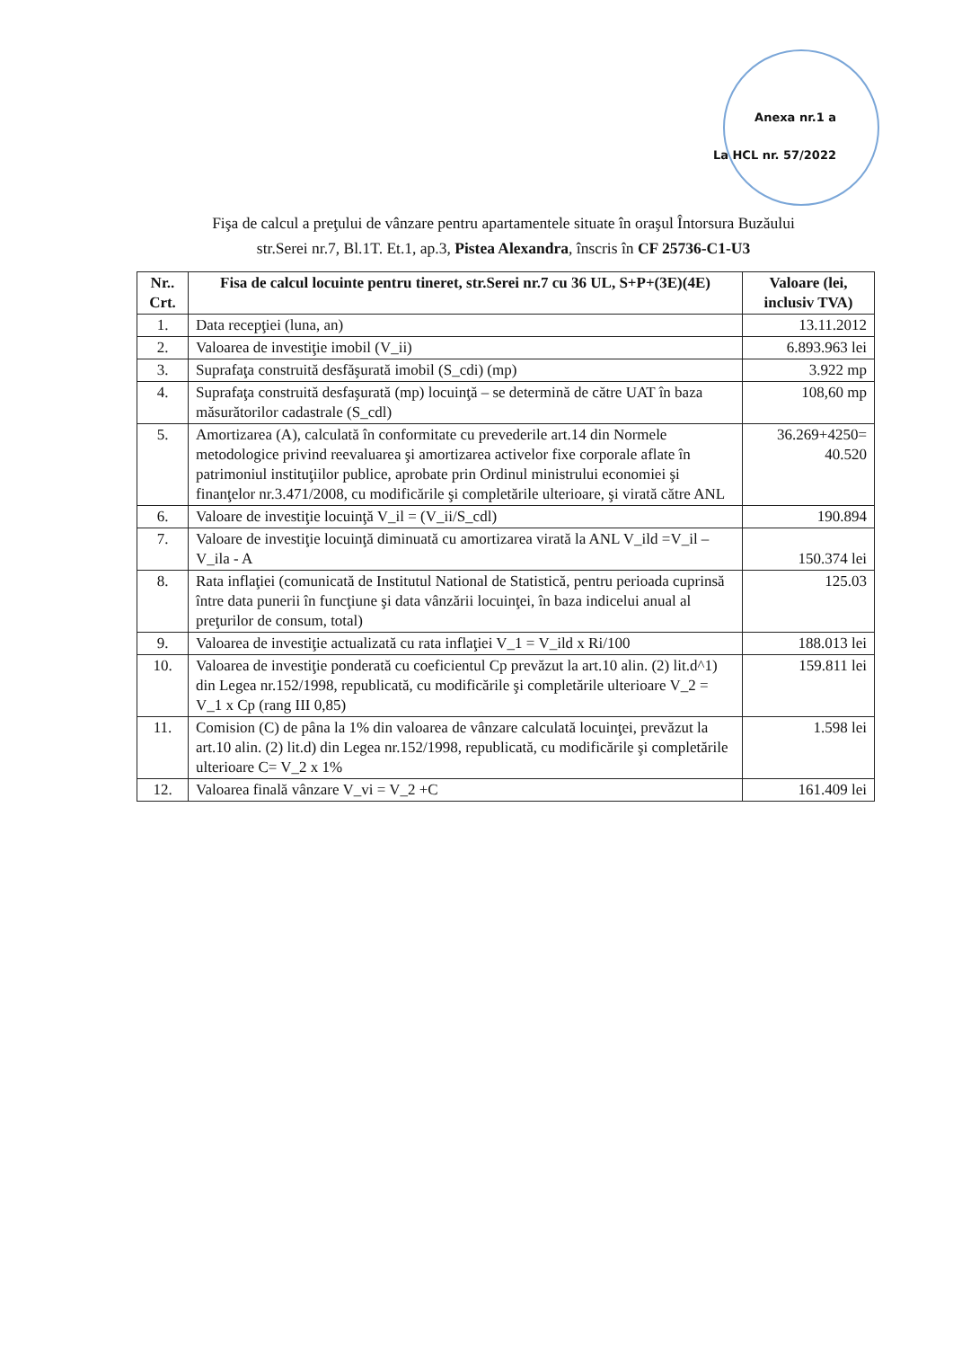Anexa nr.1 a
La HCL nr. 57/2022
Fişa de calcul a preţului de vânzare pentru apartamentele situate în oraşul Întorsura Buzăului
str.Serei nr.7, Bl.1T. Et.1, ap.3, Pistea Alexandra, înscris în CF 25736-C1-U3
| Nr.. Crt. | Fisa de calcul locuinte pentru tineret, str.Serei nr.7 cu 36 UL, S+P+(3E)(4E) | Valoare (lei, inclusiv TVA) |
| --- | --- | --- |
| 1. | Data recepţiei (luna, an) | 13.11.2012 |
| 2. | Valoarea de investiţie imobil (V_ii) | 6.893.963 lei |
| 3. | Suprafaţa construită desfăşurată imobil (S_cdi) (mp) | 3.922 mp |
| 4. | Suprafaţa construită desfaşurată (mp) locuinţă – se determină de către UAT în baza măsurătorilor cadastrale (S_cdl) | 108,60 mp |
| 5. | Amortizarea (A), calculată în conformitate cu prevederile art.14 din Normele metodologice privind reevaluarea şi amortizarea activelor fixe corporale aflate în patrimoniul instituţiilor publice, aprobate prin Ordinul ministrului economiei şi finanţelor nr.3.471/2008, cu modificările şi completările ulterioare, şi virată către ANL | 36.269+4250= 40.520 |
| 6. | Valoare de investiţie locuinţă V_il = (V_ii/S_cdl) | 190.894 |
| 7. | Valoare de investiţie locuinţă diminuată cu amortizarea virată la ANL V_ild =V_il – V_ila - A | 150.374 lei |
| 8. | Rata inflaţiei (comunicată de Institutul National de Statistică, pentru perioada cuprinsă între data punerii în funcţiune şi data vânzării locuinţei, în baza indicelui anual al preţurilor de consum, total) | 125.03 |
| 9. | Valoarea de investiţie actualizată cu rata inflaţiei V_1 = V_ild x Ri/100 | 188.013 lei |
| 10. | Valoarea de investiţie ponderată cu coeficientul Cp prevăzut la art.10 alin. (2) lit.d^1) din Legea nr.152/1998, republicată, cu modificările şi completările ulterioare V_2 = V_1 x Cp (rang III 0,85) | 159.811 lei |
| 11. | Comision (C) de pâna la 1% din valoarea de vânzare calculată locuinţei, prevăzut la art.10 alin. (2) lit.d) din Legea nr.152/1998, republicată, cu modificările şi completările ulterioare C= V_2 x 1% | 1.598 lei |
| 12. | Valoarea finală vânzare V_vi = V_2 +C | 161.409 lei |